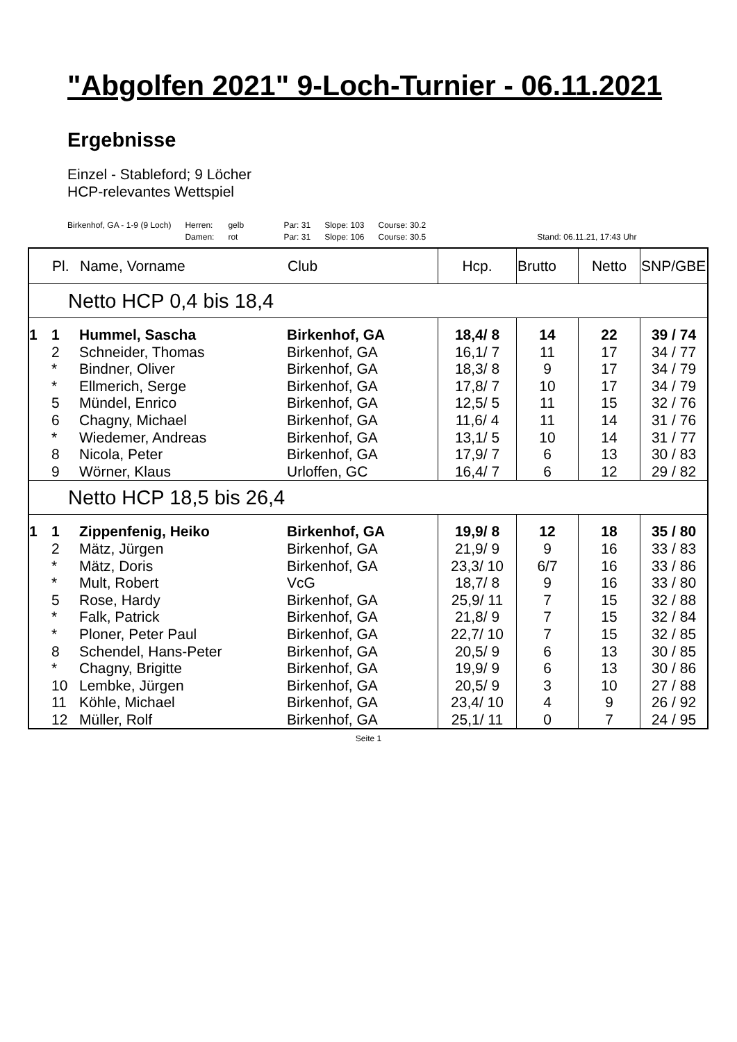"Abgolfen 2021" 9-Loch-Turnier - 06.11.2021
Ergebnisse
Einzel - Stableford; 9 Löcher
HCP-relevantes Wettspiel
Birkenhof, GA - 1-9 (9 Loch) Herren:
Damen:
gelb
rot
Par: 31
Par: 31
Slope: 103
Slope: 106
Course: 30.2
Course: 30.5
Stand: 06.11.21, 17:43 Uhr
| | Pl. | Name, Vorname | Club | Hcp. | Brutto | Netto | SNP/GBE |
| --- | --- | --- | --- | --- | --- | --- | --- |
| Netto HCP 0,4 bis 18,4 | | | | | | | |
| 1 | 1 | Hummel, Sascha | Birkenhof, GA | 18,4/ 8 | 14 | 22 | 39 / 74 |
| | 2 | Schneider, Thomas | Birkenhof, GA | 16,1/ 7 | 11 | 17 | 34 / 77 |
| | * | Bindner, Oliver | Birkenhof, GA | 18,3/ 8 | 9 | 17 | 34 / 79 |
| | * | Ellmerich, Serge | Birkenhof, GA | 17,8/ 7 | 10 | 17 | 34 / 79 |
| | 5 | Mündel, Enrico | Birkenhof, GA | 12,5/ 5 | 11 | 15 | 32 / 76 |
| | 6 | Chagny, Michael | Birkenhof, GA | 11,6/ 4 | 11 | 14 | 31 / 76 |
| | * | Wiedemer, Andreas | Birkenhof, GA | 13,1/ 5 | 10 | 14 | 31 / 77 |
| | 8 | Nicola, Peter | Birkenhof, GA | 17,9/ 7 | 6 | 13 | 30 / 83 |
| | 9 | Wörner, Klaus | Urloffen, GC | 16,4/ 7 | 6 | 12 | 29 / 82 |
| Netto HCP 18,5 bis 26,4 | | | | | | | |
| 1 | 1 | Zippenfenig, Heiko | Birkenhof, GA | 19,9/ 8 | 12 | 18 | 35 / 80 |
| | 2 | Mätz, Jürgen | Birkenhof, GA | 21,9/ 9 | 9 | 16 | 33 / 83 |
| | * | Mätz, Doris | Birkenhof, GA | 23,3/ 10 | 6/7 | 16 | 33 / 86 |
| | * | Mult, Robert | VcG | 18,7/ 8 | 9 | 16 | 33 / 80 |
| | 5 | Rose, Hardy | Birkenhof, GA | 25,9/ 11 | 7 | 15 | 32 / 88 |
| | * | Falk, Patrick | Birkenhof, GA | 21,8/ 9 | 7 | 15 | 32 / 84 |
| | * | Ploner, Peter Paul | Birkenhof, GA | 22,7/ 10 | 7 | 15 | 32 / 85 |
| | 8 | Schendel, Hans-Peter | Birkenhof, GA | 20,5/ 9 | 6 | 13 | 30 / 85 |
| | * | Chagny, Brigitte | Birkenhof, GA | 19,9/ 9 | 6 | 13 | 30 / 86 |
| | 10 | Lembke, Jürgen | Birkenhof, GA | 20,5/ 9 | 3 | 10 | 27 / 88 |
| | 11 | Köhle, Michael | Birkenhof, GA | 23,4/ 10 | 4 | 9 | 26 / 92 |
| | 12 | Müller, Rolf | Birkenhof, GA | 25,1/ 11 | 0 | 7 | 24 / 95 |
Seite 1